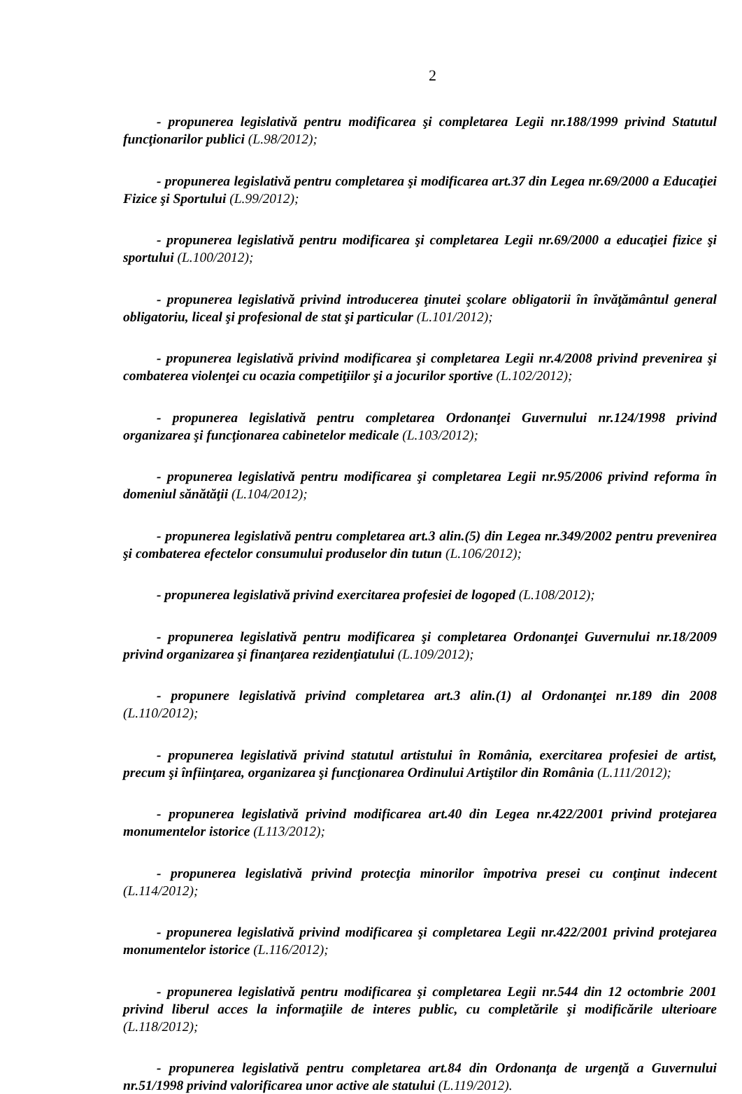2
- propunerea legislativă pentru modificarea şi completarea Legii nr.188/1999 privind Statutul funcţionarilor publici (L.98/2012);
- propunerea legislativă pentru completarea şi modificarea art.37 din Legea nr.69/2000 a Educaţiei Fizice şi Sportului (L.99/2012);
- propunerea legislativă pentru modificarea şi completarea Legii nr.69/2000 a educaţiei fizice şi sportului (L.100/2012);
- propunerea legislativă privind introducerea ţinutei şcolare obligatorii în învăţământul general obligatoriu, liceal şi profesional de stat şi particular (L.101/2012);
- propunerea legislativă privind modificarea şi completarea Legii nr.4/2008 privind prevenirea şi combaterea violenţei cu ocazia competiţiilor şi a jocurilor sportive (L.102/2012);
- propunerea legislativă pentru completarea Ordonanţei Guvernului nr.124/1998 privind organizarea şi funcţionarea cabinetelor medicale (L.103/2012);
- propunerea legislativă pentru modificarea şi completarea Legii nr.95/2006 privind reforma în domeniul sănătăţii (L.104/2012);
- propunerea legislativă pentru completarea art.3 alin.(5) din Legea nr.349/2002 pentru prevenirea şi combaterea efectelor consumului produselor din tutun (L.106/2012);
- propunerea legislativă privind exercitarea profesiei de logoped (L.108/2012);
- propunerea legislativă pentru modificarea şi completarea Ordonanţei Guvernului nr.18/2009 privind organizarea şi finanţarea rezidenţiatului (L.109/2012);
- propunere legislativă privind completarea art.3 alin.(1) al Ordonanţei nr.189 din 2008 (L.110/2012);
- propunerea legislativă privind statutul artistului în România, exercitarea profesiei de artist, precum şi înfiinţarea, organizarea şi funcţionarea Ordinului Artiştilor din România (L.111/2012);
- propunerea legislativă privind modificarea art.40 din Legea nr.422/2001 privind protejarea monumentelor istorice (L113/2012);
- propunerea legislativă privind protecţia minorilor împotriva presei cu conţinut indecent (L.114/2012);
- propunerea legislativă privind modificarea şi completarea Legii nr.422/2001 privind protejarea monumentelor istorice (L.116/2012);
- propunerea legislativă pentru modificarea şi completarea Legii nr.544 din 12 octombrie 2001 privind liberul acces la informaţiile de interes public, cu completările şi modificările ulterioare (L.118/2012);
- propunerea legislativă pentru completarea art.84 din Ordonanţa de urgenţă a Guvernului nr.51/1998 privind valorificarea unor active ale statului (L.119/2012).